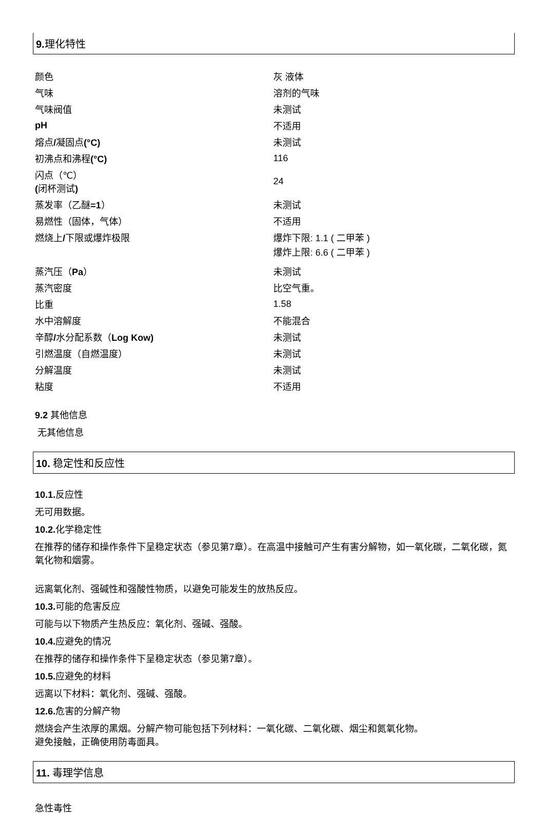9. 理化特性
| 颜色 | 灰 液体 |
| 气味 | 溶剂的气味 |
| 气味阀值 | 未测试 |
| pH | 不适用 |
| 熔点 / 凝固点 (°C) | 未测试 |
| 初沸点和沸程 (°C) | 116 |
| 闪点（℃） ( 闭杯测试 ) | 24 |
| 蒸发率（乙醚 =1 ） | 未测试 |
| 易燃性（固体，气体） | 不适用 |
| 燃烧上 / 下限或爆炸极限 | 爆炸下限: 1.1 ( 二甲苯 ) 爆炸上限: 6.6 ( 二甲苯 ) |
| 蒸汽压（ Pa ） | 未测试 |
| 蒸汽密度 | 比空气重。 |
| 比重 | 1.58 |
| 水中溶解度 | 不能混合 |
| 辛醇 / 水分配系数（ Log Kow) | 未测试 |
| 引燃温度（自燃温度） | 未测试 |
| 分解温度 | 未测试 |
| 粘度 | 不适用 |
9.2 其他信息
无其他信息
10. 稳定性和反应性
10.1. 反应性
无可用数据。
10.2. 化学稳定性
在推荐的储存和操作条件下呈稳定状态（参见第7章）。在高温中接触可产生有害分解物，如一氧化碳，二氧化碳，氮氧化物和烟雾。
远离氧化剂、强碱性和强酸性物质，以避免可能发生的放热反应。
10.3. 可能的危害反应
可能与以下物质产生热反应：氧化剂、强碱、强酸。
10.4. 应避免的情况
在推荐的储存和操作条件下呈稳定状态（参见第7章）。
10.5. 应避免的材料
远离以下材料：氧化剂、强碱、强酸。
12.6. 危害的分解产物
燃烧会产生浓厚的黑烟。分解产物可能包括下列材料：一氧化碳、二氧化碳、烟尘和氮氧化物。
避免接触，正确使用防毒面具。
11. 毒理学信息
急性毒性